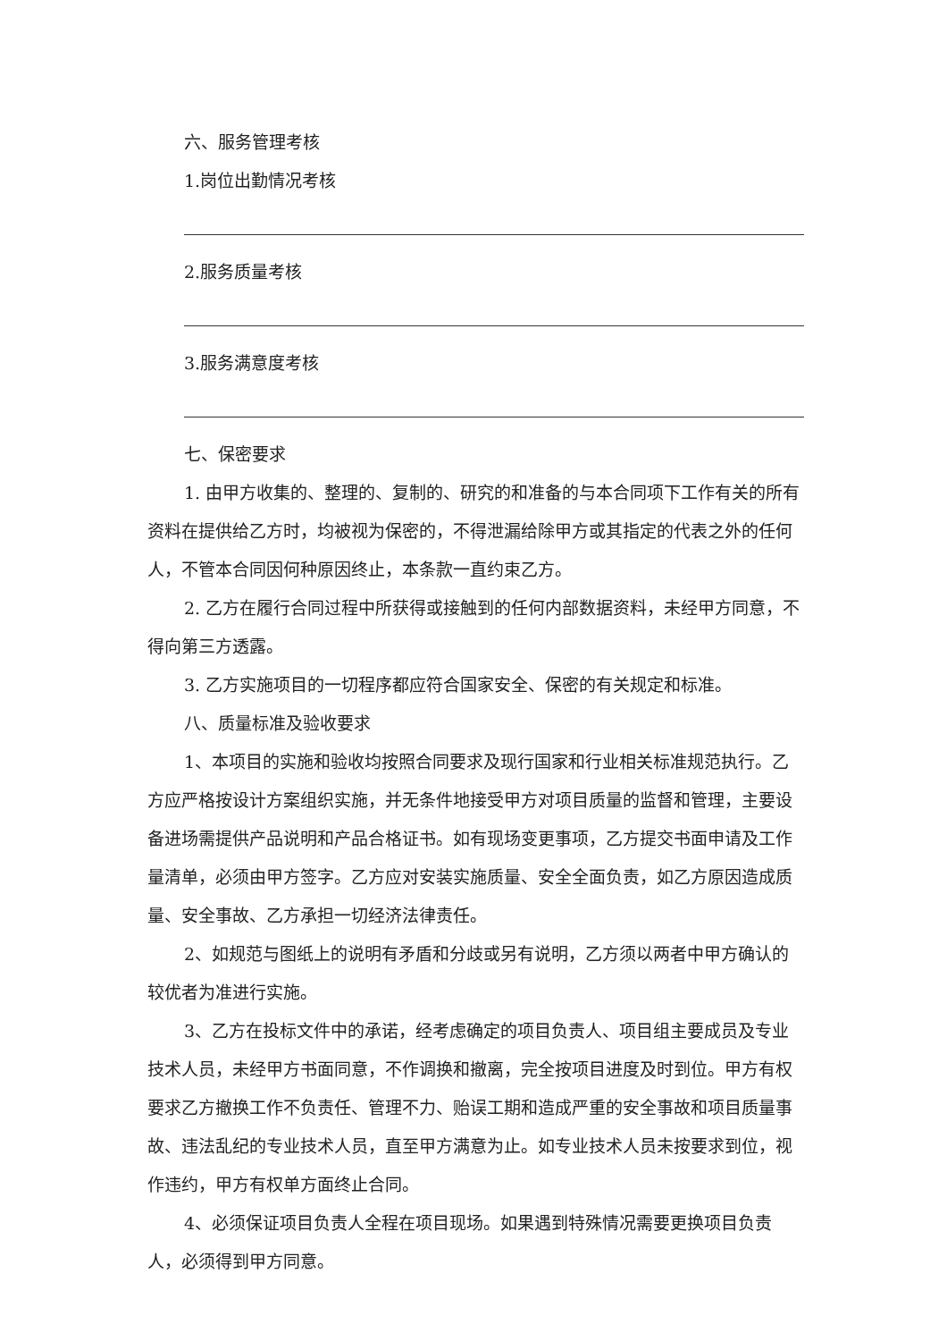六、服务管理考核
1.岗位出勤情况考核
2.服务质量考核
3.服务满意度考核
七、保密要求
1. 由甲方收集的、整理的、复制的、研究的和准备的与本合同项下工作有关的所有资料在提供给乙方时，均被视为保密的，不得泄漏给除甲方或其指定的代表之外的任何人，不管本合同因何种原因终止，本条款一直约束乙方。
2. 乙方在履行合同过程中所获得或接触到的任何内部数据资料，未经甲方同意，不得向第三方透露。
3. 乙方实施项目的一切程序都应符合国家安全、保密的有关规定和标准。
八、质量标准及验收要求
1、本项目的实施和验收均按照合同要求及现行国家和行业相关标准规范执行。乙方应严格按设计方案组织实施，并无条件地接受甲方对项目质量的监督和管理，主要设备进场需提供产品说明和产品合格证书。如有现场变更事项，乙方提交书面申请及工作量清单，必须由甲方签字。乙方应对安装实施质量、安全全面负责，如乙方原因造成质量、安全事故、乙方承担一切经济法律责任。
2、如规范与图纸上的说明有矛盾和分歧或另有说明，乙方须以两者中甲方确认的较优者为准进行实施。
3、乙方在投标文件中的承诺，经考虑确定的项目负责人、项目组主要成员及专业技术人员，未经甲方书面同意，不作调换和撤离，完全按项目进度及时到位。甲方有权要求乙方撤换工作不负责任、管理不力、贻误工期和造成严重的安全事故和项目质量事故、违法乱纪的专业技术人员，直至甲方满意为止。如专业技术人员未按要求到位，视作违约，甲方有权单方面终止合同。
4、必须保证项目负责人全程在项目现场。如果遇到特殊情况需要更换项目负责人，必须得到甲方同意。